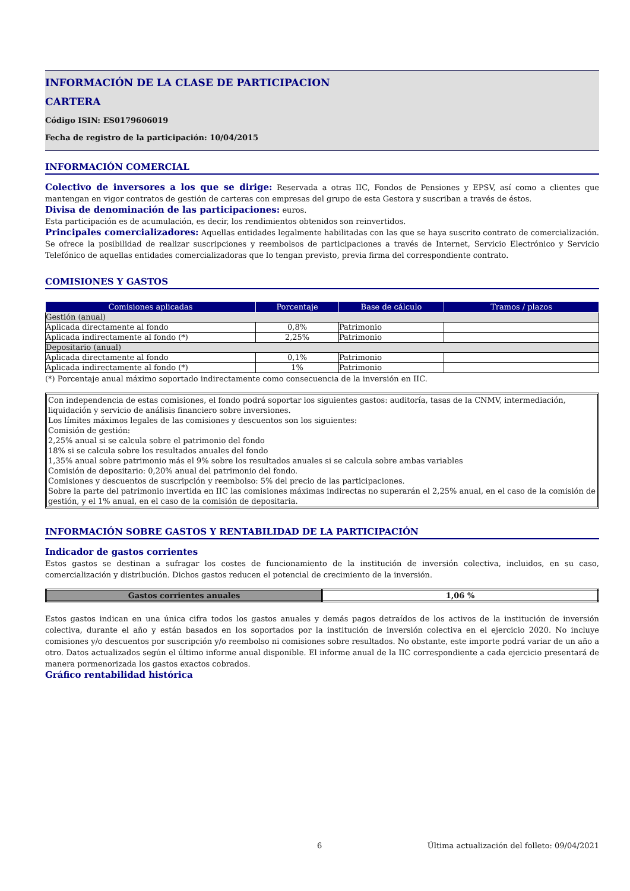INFORMACIÓN DE LA CLASE DE PARTICIPACION
CARTERA
Código ISIN: ES0179606019
Fecha de registro de la participación: 10/04/2015
INFORMACIÓN COMERCIAL
Colectivo de inversores a los que se dirige: Reservada a otras IIC, Fondos de Pensiones y EPSV, así como a clientes que mantengan en vigor contratos de gestión de carteras con empresas del grupo de esta Gestora y suscriban a través de éstos.
Divisa de denominación de las participaciones: euros.
Esta participación es de acumulación, es decir, los rendimientos obtenidos son reinvertidos.
Principales comercializadores: Aquellas entidades legalmente habilitadas con las que se haya suscrito contrato de comercialización. Se ofrece la posibilidad de realizar suscripciones y reembolsos de participaciones a través de Internet, Servicio Electrónico y Servicio Telefónico de aquellas entidades comercializadoras que lo tengan previsto, previa firma del correspondiente contrato.
COMISIONES Y GASTOS
| Comisiones aplicadas | Porcentaje | Base de cálculo | Tramos / plazos |
| --- | --- | --- | --- |
| Gestión (anual) | | | |
| Aplicada directamente al fondo | 0,8% | Patrimonio | |
| Aplicada indirectamente al fondo (*) | 2,25% | Patrimonio | |
| Depositario (anual) | | | |
| Aplicada directamente al fondo | 0,1% | Patrimonio | |
| Aplicada indirectamente al fondo (*) | 1% | Patrimonio | |
(*) Porcentaje anual máximo soportado indirectamente como consecuencia de la inversión en IIC.
Con independencia de estas comisiones, el fondo podrá soportar los siguientes gastos: auditoría, tasas de la CNMV, intermediación, liquidación y servicio de análisis financiero sobre inversiones.
Los límites máximos legales de las comisiones y descuentos son los siguientes:
Comisión de gestión:
2,25% anual si se calcula sobre el patrimonio del fondo
18% si se calcula sobre los resultados anuales del fondo
1,35% anual sobre patrimonio más el 9% sobre los resultados anuales si se calcula sobre ambas variables
Comisión de depositario: 0,20% anual del patrimonio del fondo.
Comisiones y descuentos de suscripción y reembolso: 5% del precio de las participaciones.
Sobre la parte del patrimonio invertida en IIC las comisiones máximas indirectas no superarán el 2,25% anual, en el caso de la comisión de gestión, y el 1% anual, en el caso de la comisión de depositaria.
INFORMACIÓN SOBRE GASTOS Y RENTABILIDAD DE LA PARTICIPACIÓN
Indicador de gastos corrientes
Estos gastos se destinan a sufragar los costes de funcionamiento de la institución de inversión colectiva, incluidos, en su caso, comercialización y distribución. Dichos gastos reducen el potencial de crecimiento de la inversión.
| Gastos corrientes anuales | 1,06 % |
Estos gastos indican en una única cifra todos los gastos anuales y demás pagos detraídos de los activos de la institución de inversión colectiva, durante el año y están basados en los soportados por la institución de inversión colectiva en el ejercicio 2020. No incluye comisiones y/o descuentos por suscripción y/o reembolso ni comisiones sobre resultados. No obstante, este importe podrá variar de un año a otro. Datos actualizados según el último informe anual disponible. El informe anual de la IIC correspondiente a cada ejercicio presentará de manera pormenorizada los gastos exactos cobrados.
Gráfico rentabilidad histórica
6 Última actualización del folleto: 09/04/2021